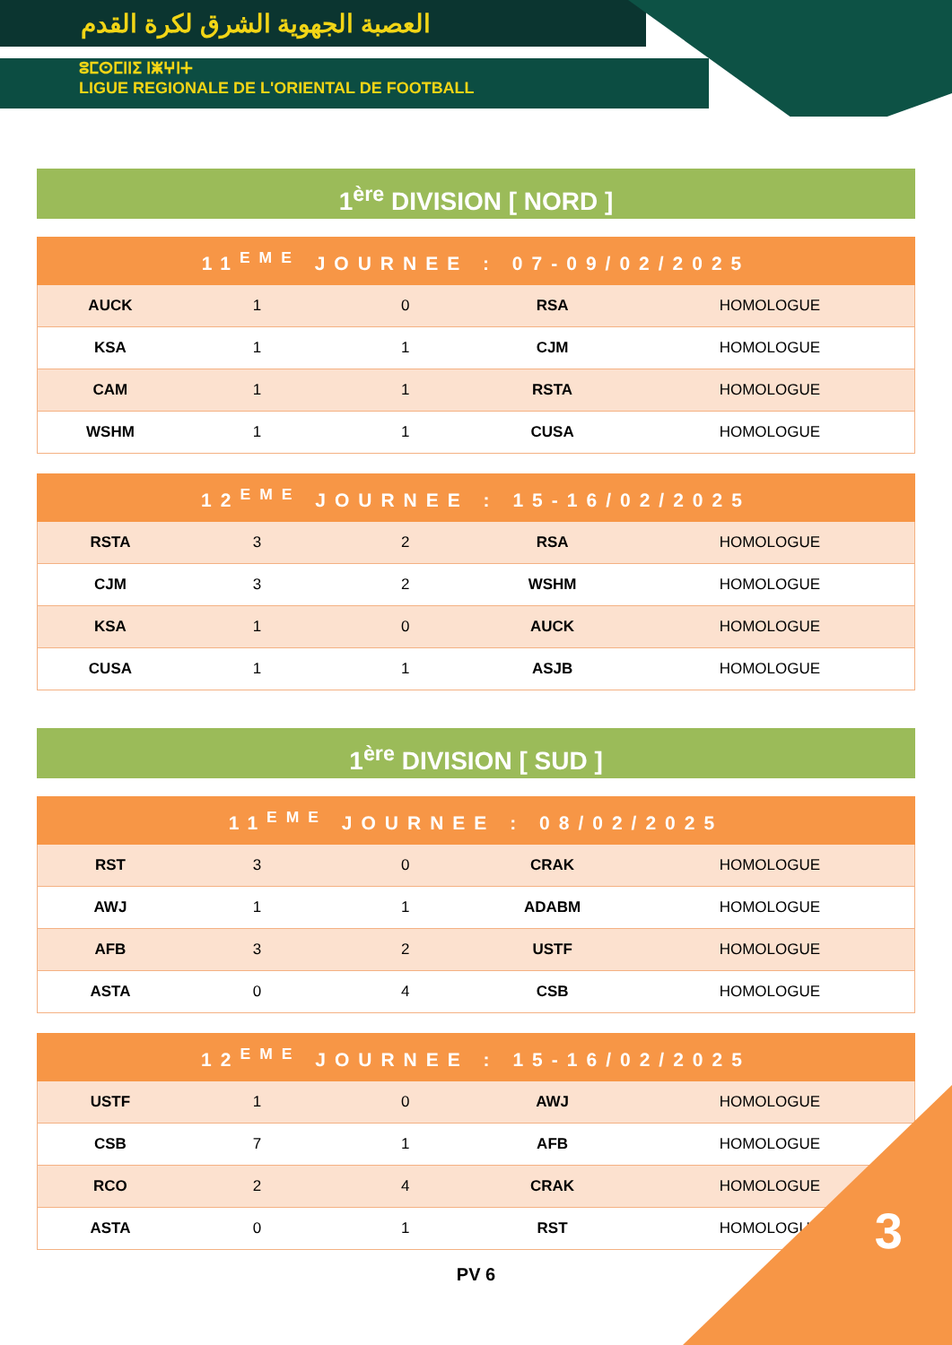العصبة الجهوية الشرق لكرة القدم
ⵓⵎⵙⵎⵏⵏⵉ ⵏⵥⵖⵏⵜ
LIGUE REGIONALE DE L'ORIENTAL DE FOOTBALL
1<sup>ère</sup> DIVISION [ NORD ]
| 11<sup>EME</sup> JOURNEE : 07-09/02/2025 | | | | |
| --- | --- | --- | --- | --- |
| AUCK | 1 | 0 | RSA | HOMOLOGUE |
| KSA | 1 | 1 | CJM | HOMOLOGUE |
| CAM | 1 | 1 | RSTA | HOMOLOGUE |
| WSHM | 1 | 1 | CUSA | HOMOLOGUE |
| 12<sup>EME</sup> JOURNEE : 15-16/02/2025 | | | | |
| --- | --- | --- | --- | --- |
| RSTA | 3 | 2 | RSA | HOMOLOGUE |
| CJM | 3 | 2 | WSHM | HOMOLOGUE |
| KSA | 1 | 0 | AUCK | HOMOLOGUE |
| CUSA | 1 | 1 | ASJB | HOMOLOGUE |
1<sup>ère</sup> DIVISION [ SUD ]
| 11<sup>EME</sup> JOURNEE : 08/02/2025 | | | | |
| --- | --- | --- | --- | --- |
| RST | 3 | 0 | CRAK | HOMOLOGUE |
| AWJ | 1 | 1 | ADABM | HOMOLOGUE |
| AFB | 3 | 2 | USTF | HOMOLOGUE |
| ASTA | 0 | 4 | CSB | HOMOLOGUE |
| 12<sup>EME</sup> JOURNEE : 15-16/02/2025 | | | | |
| --- | --- | --- | --- | --- |
| USTF | 1 | 0 | AWJ | HOMOLOGUE |
| CSB | 7 | 1 | AFB | HOMOLOGUE |
| RCO | 2 | 4 | CRAK | HOMOLOGUE |
| ASTA | 0 | 1 | RST | HOMOLOGUE |
PV 6
3